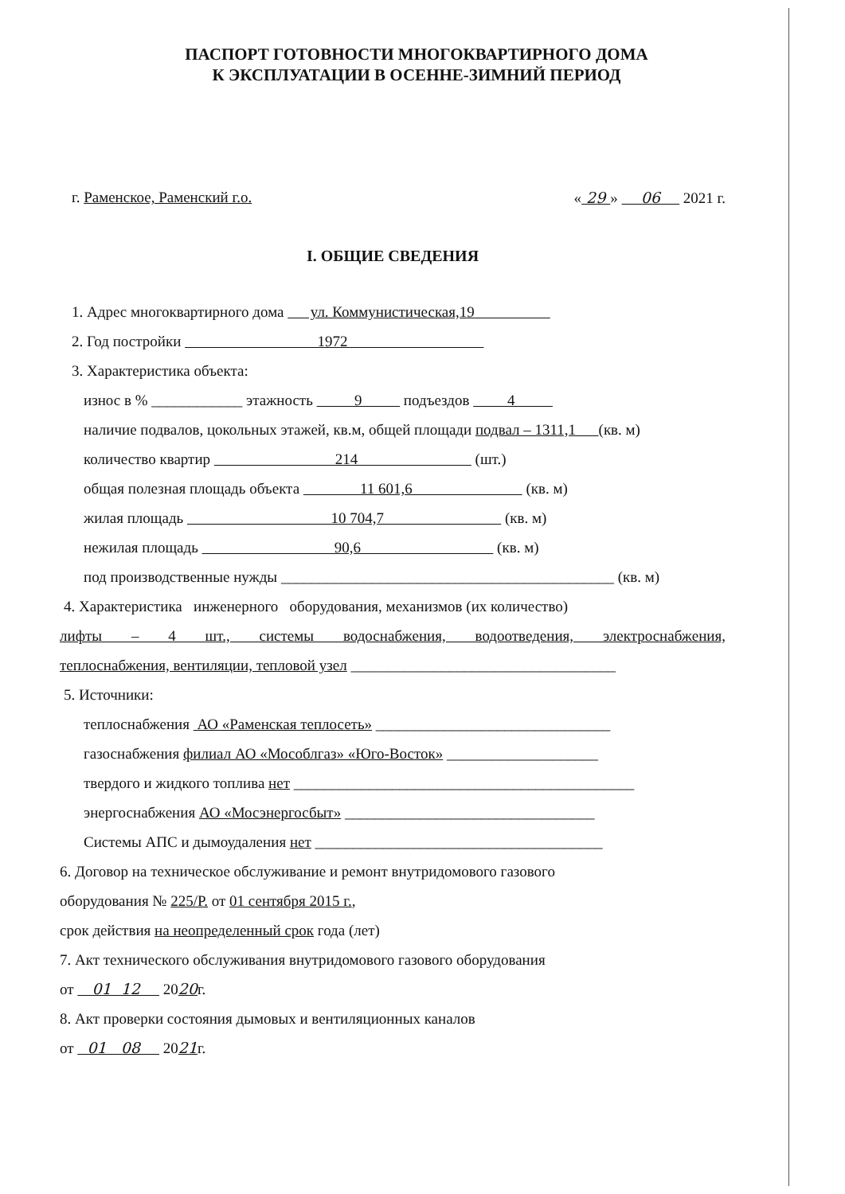ПАСПОРТ ГОТОВНОСТИ МНОГОКВАРТИРНОГО ДОМА
К ЭКСПЛУАТАЦИИ В ОСЕННЕ-ЗИМНИЙ ПЕРИОД
г. Раменское, Раменский г.о. « 29 » 06 2021 г.
I. ОБЩИЕ СВЕДЕНИЯ
1. Адрес многоквартирного дома ул. Коммунистическая,19
2. Год постройки 1972
3. Характеристика объекта:
износ в % ____________ этажность 9 подъездов 4
наличие подвалов, цокольных этажей, кв.м, общей площади подвал – 1311,1 (кв. м)
количество квартир 214 (шт.)
общая полезная площадь объекта 11 601,6 (кв. м)
жилая площадь 10 704,7 (кв. м)
нежилая площадь 90,6 (кв. м)
под производственные нужды ____________________________________________ (кв. м)
4. Характеристика инженерного оборудования, механизмов (их количество)
лифты – 4 шт., системы водоснабжения, водоотведения, электроснабжения,
теплоснабжения, вентиляции, тепловой узел ___________________________________
5. Источники:
теплоснабжения АО «Раменская теплосеть» _______________________________
газоснабжения филиал АО «Мособлгаз» «Юго-Восток» ____________________
твердого и жидкого топлива нет _____________________________________________
энергоснабжения АО «Мосэнергосбыт» _________________________________
Системы АПС и дымоудаления нет ______________________________________
6. Договор на техническое обслуживание и ремонт внутридомового газового
оборудования № 225/Р. от 01 сентября 2015 г.,
срок действия на неопределенный срок года (лет)
7. Акт технического обслуживания внутридомового газового оборудования
от 01 12 2020г.
8. Акт проверки состояния дымовых и вентиляционных каналов
от 01 08 2021г.